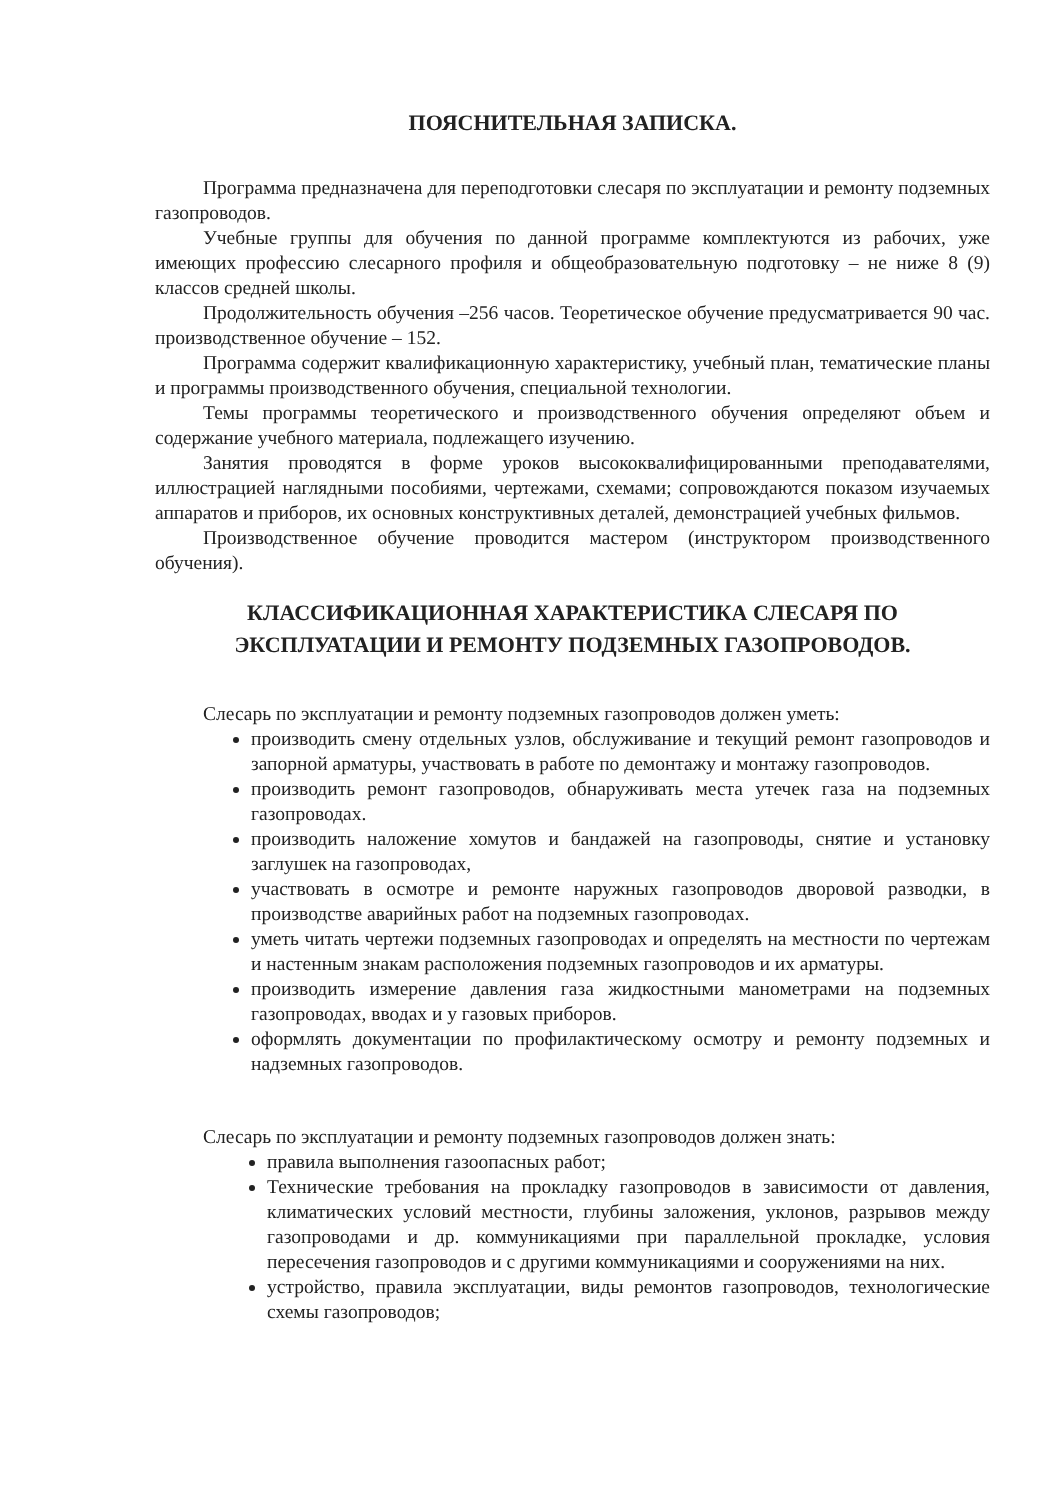ПОЯСНИТЕЛЬНАЯ ЗАПИСКА.
Программа предназначена для переподготовки слесаря по эксплуатации и ремонту подземных газопроводов.
Учебные группы для обучения по данной программе комплектуются из рабочих, уже имеющих профессию слесарного профиля и общеобразовательную подготовку – не ниже 8 (9) классов средней школы.
Продолжительность обучения –256 часов. Теоретическое обучение предусматривается 90 час. производственное обучение – 152.
Программа содержит квалификационную характеристику, учебный план, тематические планы и программы производственного обучения, специальной технологии.
Темы программы теоретического и производственного обучения определяют объем и содержание учебного материала, подлежащего изучению.
Занятия проводятся в форме уроков высококвалифицированными преподавателями, иллюстрацией наглядными пособиями, чертежами, схемами; сопровождаются показом изучаемых аппаратов и приборов, их основных конструктивных деталей, демонстрацией учебных фильмов.
Производственное обучение проводится мастером (инструктором производственного обучения).
КЛАССИФИКАЦИОННАЯ ХАРАКТЕРИСТИКА СЛЕСАРЯ ПО ЭКСПЛУАТАЦИИ И РЕМОНТУ ПОДЗЕМНЫХ ГАЗОПРОВОДОВ.
Слесарь по эксплуатации и ремонту подземных газопроводов должен уметь:
производить смену отдельных узлов, обслуживание и текущий ремонт газопроводов и запорной арматуры, участвовать в работе по демонтажу и монтажу газопроводов.
производить ремонт газопроводов, обнаруживать места утечек газа на подземных газопроводах.
производить наложение хомутов и бандажей на газопроводы, снятие и установку заглушек на газопроводах,
участвовать в осмотре и ремонте наружных газопроводов дворовой разводки, в производстве аварийных работ на подземных газопроводах.
уметь читать чертежи подземных газопроводах и определять на местности по чертежам и настенным знакам расположения подземных газопроводов и их арматуры.
производить измерение давления газа жидкостными манометрами на подземных газопроводах, вводах и у газовых приборов.
оформлять документации по профилактическому осмотру и ремонту подземных и надземных газопроводов.
Слесарь по эксплуатации и ремонту подземных газопроводов должен знать:
правила выполнения газоопасных работ;
Технические требования на прокладку газопроводов в зависимости от давления, климатических условий местности, глубины заложения, уклонов, разрывов между газопроводами и др. коммуникациями при параллельной прокладке, условия пересечения газопроводов и с другими коммуникациями и сооружениями на них.
устройство, правила эксплуатации, виды ремонтов газопроводов, технологические схемы газопроводов;